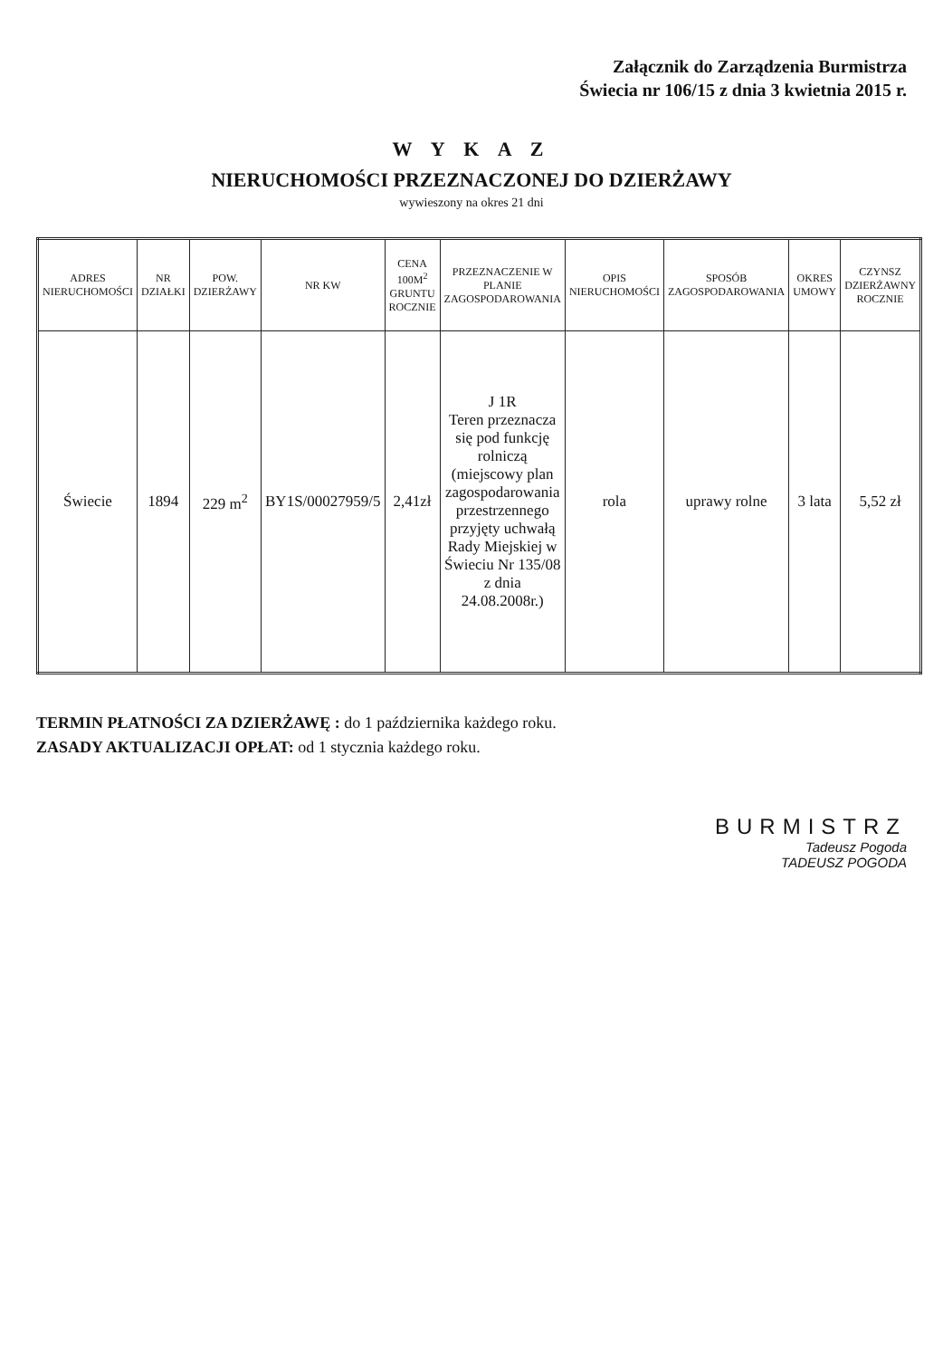Załącznik do Zarządzenia Burmistrza
Świecia nr 106/15 z dnia 3 kwietnia 2015 r.
W Y K A Z
NIERUCHOMOŚCI PRZEZNACZONEJ DO DZIERŻAWY
wywieszony na okres 21 dni
| ADRES NIERUCHOMOŚCI | NR DZIAŁKI | POW. DZIERŻAWY | NR KW | CENA 100M<sup>2</sup> GRUNTU ROCZNIE | PRZEZNACZENIE W PLANIE ZAGOSPODAROWANIA | OPIS NIERUCHOMOŚCI | SPOSÓB ZAGOSPODAROWANIA | OKRES UMOWY | CZYNSZ DZIERŻAWNY ROCZNIE |
| --- | --- | --- | --- | --- | --- | --- | --- | --- | --- |
| Świecie | 1894 | 229 m<sup>2</sup> | BY1S/00027959/5 | 2,41zł | J 1R Teren przeznacza się pod funkcję rolniczą (miejscowy plan zagospodarowania przestrzennego przyjęty uchwałą Rady Miejskiej w Świeciu Nr 135/08 z dnia 24.08.2008r.) | rola | uprawy rolne | 3 lata | 5,52 zł |
TERMIN PŁATNOŚCI ZA DZIERŻAWĘ : do 1 października każdego roku.
ZASADY AKTUALIZACJI OPŁAT: od 1 stycznia każdego roku.
BURMISTRZ
Tadeusz Pogoda
TADEUSZ POGODA